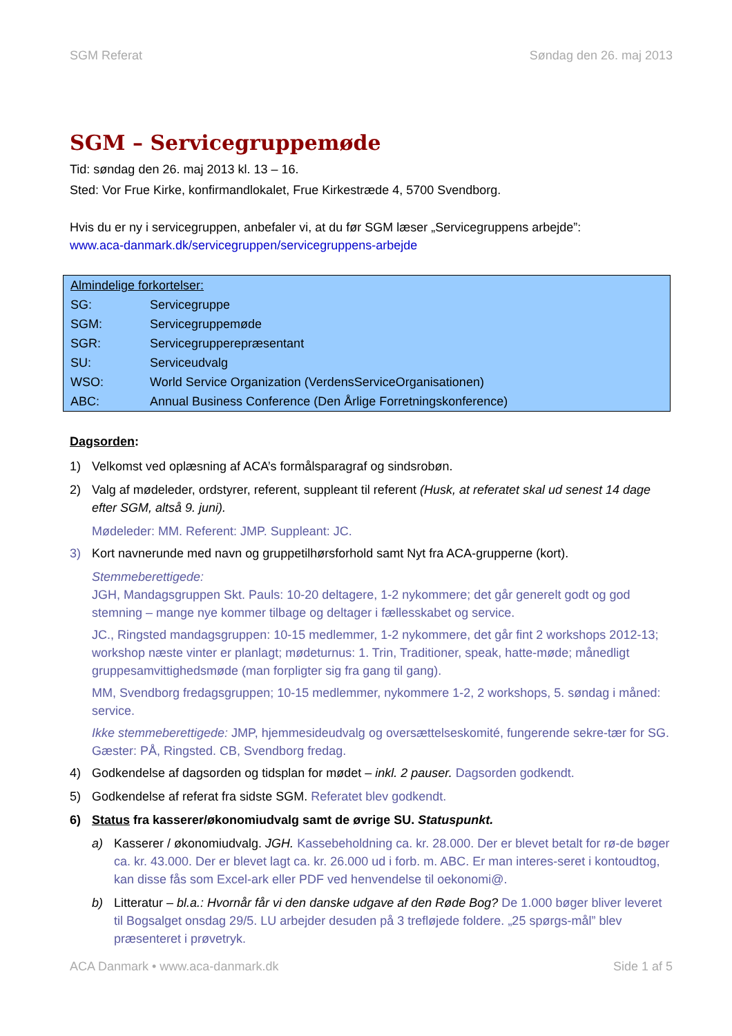SGM Referat Søndag den 26. maj 2013
SGM – Servicegruppemøde
Tid: søndag den 26. maj 2013 kl. 13 – 16.
Sted: Vor Frue Kirke, konfirmandlokalet, Frue Kirkestræde 4, 5700 Svendborg.
Hvis du er ny i servicegruppen, anbefaler vi, at du før SGM læser „Servicegruppens arbejde”:
www.aca-danmark.dk/servicegruppen/servicegruppens-arbejde
| Almindelige forkortelser: | |
| SG: | Servicegruppe |
| SGM: | Servicegruppemøde |
| SGR: | Servicegrupperepræsentant |
| SU: | Serviceudvalg |
| WSO: | World Service Organization (VerdensServiceOrganisationen) |
| ABC: | Annual Business Conference (Den Årlige Forretningskonference) |
Dagsorden:
1) Velkomst ved oplæsning af ACA’s formålsparagraf og sindsrobøn.
2) Valg af mødeleder, ordstyrer, referent, suppleant til referent (Husk, at referatet skal ud senest 14 dage efter SGM, altså 9. juni).
Mødeleder: MM. Referent: JMP. Suppleant: JC.
3) Kort navnerunde med navn og gruppetilhørsforhold samt Nyt fra ACA-grupperne (kort).
Stemmeberettigede:
JGH, Mandagsgruppen Skt. Pauls: 10-20 deltagere, 1-2 nykommere; det går generelt godt og god stemning – mange nye kommer tilbage og deltager i fællesskabet og service.
JC., Ringsted mandagsgruppen: 10-15 medlemmer, 1-2 nykommere, det går fint 2 workshops 2012-13; workshop næste vinter er planlagt; mødeturnus: 1. Trin, Traditioner, speak, hatte-møde; månedligt gruppesamvittighedsmøde (man forpligter sig fra gang til gang).
MM, Svendborg fredagsgruppen; 10-15 medlemmer, nykommere 1-2, 2 workshops, 5. søndag i måned: service.
Ikke stemmeberettigede: JMP, hjemmesideudvalg og oversættelseskomité, fungerende sekre-tær for SG. Gæster: PÅ, Ringsted. CB, Svendborg fredag.
4) Godkendelse af dagsorden og tidsplan for mødet – inkl. 2 pauser. Dagsorden godkendt.
5) Godkendelse af referat fra sidste SGM. Referatet blev godkendt.
6) Status fra kasserer/økonomiudvalg samt de øvrige SU. Statuspunkt.
a) Kasserer / økonomiudvalg. JGH. Kassebeholdning ca. kr. 28.000. Der er blevet betalt for rø-de bøger ca. kr. 43.000. Der er blevet lagt ca. kr. 26.000 ud i forb. m. ABC. Er man interes-seret i kontoudtog, kan disse fås som Excel-ark eller PDF ved henvendelse til oekonomi@.
b) Litteratur – bl.a.: Hvornår får vi den danske udgave af den Røde Bog? De 1.000 bøger bliver leveret til Bogsalget onsdag 29/5. LU arbejder desuden på 3 trefløjede foldere. „25 spørgs-mål” blev præsenteret i prøvetryk.
ACA Danmark • www.aca-danmark.dk Side 1 af 5